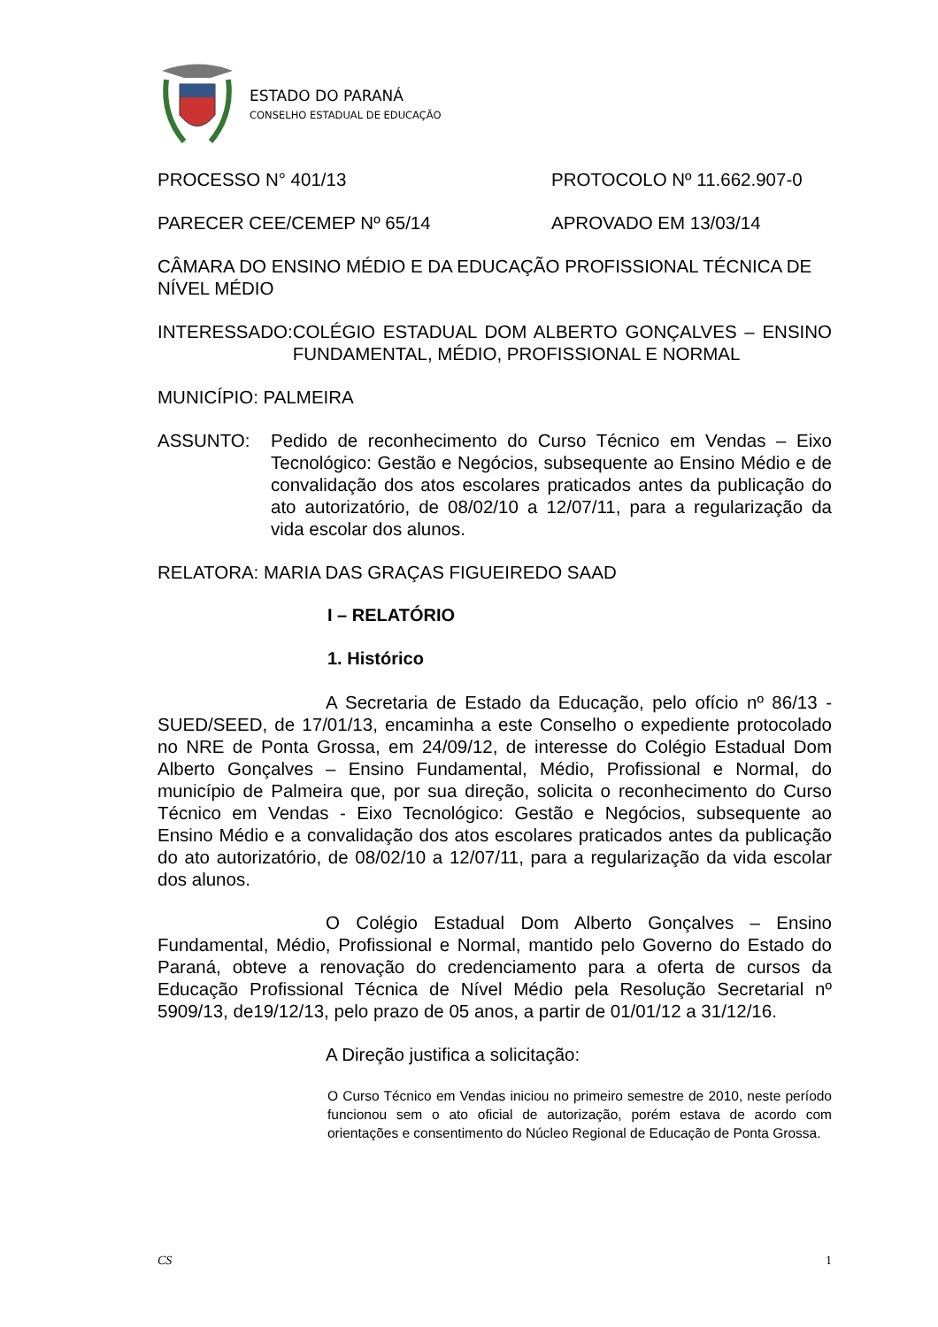ESTADO DO PARANÁ
CONSELHO ESTADUAL DE EDUCAÇÃO
PROCESSO N° 401/13 PROTOCOLO Nº 11.662.907-0
PARECER CEE/CEMEP Nº 65/14 APROVADO EM 13/03/14
CÂMARA DO ENSINO MÉDIO E DA EDUCAÇÃO PROFISSIONAL TÉCNICA DE NÍVEL MÉDIO
INTERESSADO: COLÉGIO ESTADUAL DOM ALBERTO GONÇALVES – ENSINO FUNDAMENTAL, MÉDIO, PROFISSIONAL E NORMAL
MUNICÍPIO: PALMEIRA
ASSUNTO: Pedido de reconhecimento do Curso Técnico em Vendas – Eixo Tecnológico: Gestão e Negócios, subsequente ao Ensino Médio e de convalidação dos atos escolares praticados antes da publicação do ato autorizatório, de 08/02/10 a 12/07/11, para a regularização da vida escolar dos alunos.
RELATORA: MARIA DAS GRAÇAS FIGUEIREDO SAAD
I – RELATÓRIO
1. Histórico
A Secretaria de Estado da Educação, pelo ofício nº 86/13 -SUED/SEED, de 17/01/13, encaminha a este Conselho o expediente protocolado no NRE de Ponta Grossa, em 24/09/12, de interesse do Colégio Estadual Dom Alberto Gonçalves – Ensino Fundamental, Médio, Profissional e Normal, do município de Palmeira que, por sua direção, solicita o reconhecimento do Curso Técnico em Vendas - Eixo Tecnológico: Gestão e Negócios, subsequente ao Ensino Médio e a convalidação dos atos escolares praticados antes da publicação do ato autorizatório, de 08/02/10 a 12/07/11, para a regularização da vida escolar dos alunos.
O Colégio Estadual Dom Alberto Gonçalves – Ensino Fundamental, Médio, Profissional e Normal, mantido pelo Governo do Estado do Paraná, obteve a renovação do credenciamento para a oferta de cursos da Educação Profissional Técnica de Nível Médio pela Resolução Secretarial nº 5909/13, de19/12/13, pelo prazo de 05 anos, a partir de 01/01/12 a 31/12/16.
A Direção justifica a solicitação:
O Curso Técnico em Vendas iniciou no primeiro semestre de 2010, neste período funcionou sem o ato oficial de autorização, porém estava de acordo com orientações e consentimento do Núcleo Regional de Educação de Ponta Grossa.
CS 1